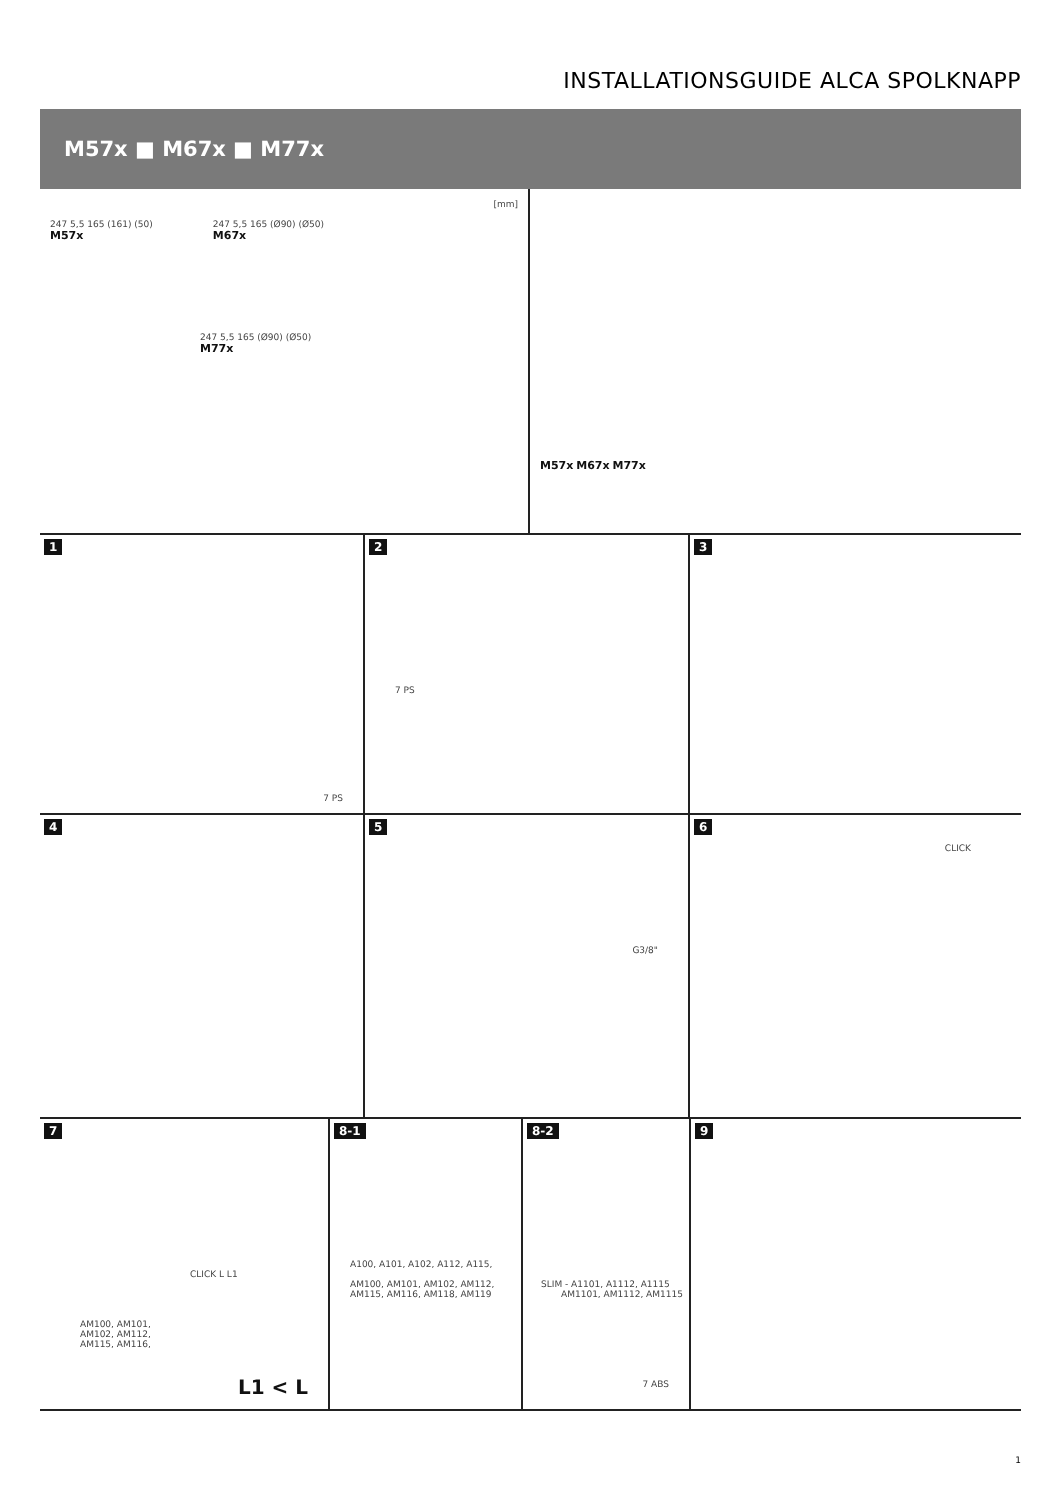INSTALLATIONSGUIDE ALCA SPOLKNAPP
M57x ■ M67x ■ M77x
[mm]
247 5,5 165 (161) (50)
M57x
247 5,5 165 (Ø90) (Ø50)
M67x
247 5,5 165 (Ø90) (Ø50)
M77x
M57x M67x M77x
1
7 PS
2
7 PS
3
4 5
G3/8"
6
CLICK
7
AM100, AM101,
AM102, AM112,
AM115, AM116,
CLICK L L1
L1 < L
8-1
A100, A101, A102, A112, A115,
AM100, AM101, AM102, AM112,
AM115, AM116, AM118, AM119
8-2
SLIM - A1101, A1112, A1115
AM1101, AM1112, AM1115
7 ABS
9
1